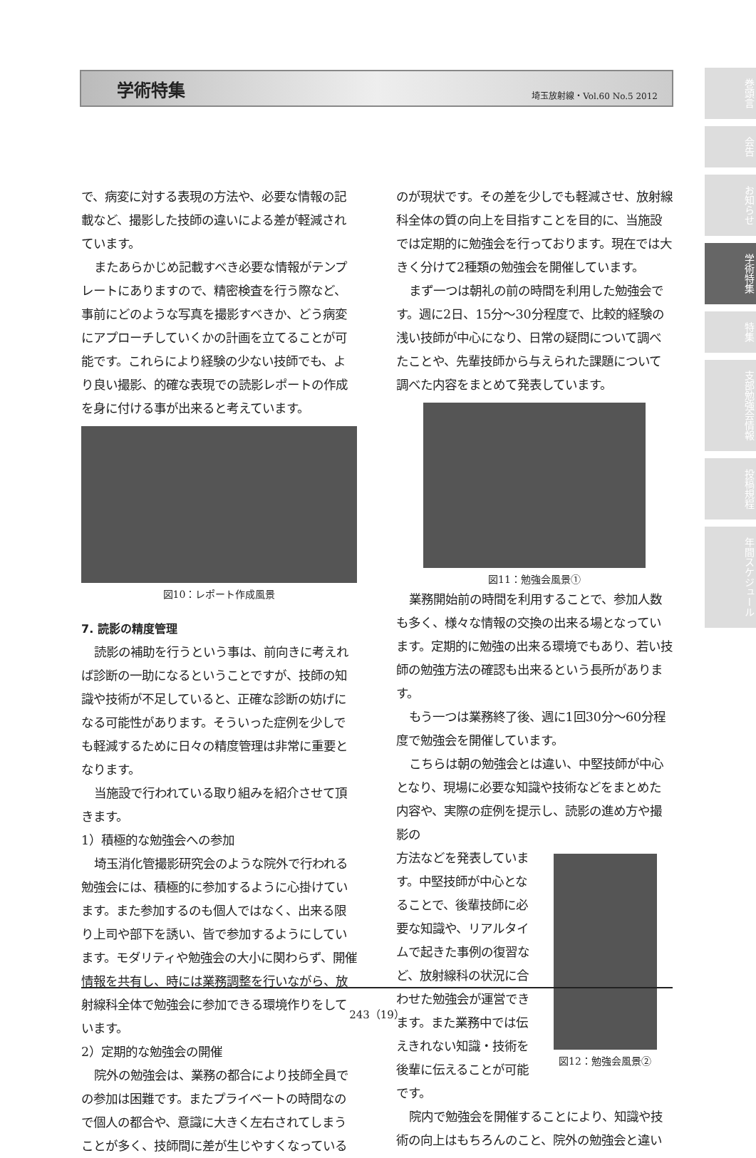学術特集 埼玉放射線・Vol.60 No.5 2012
で、病変に対する表現の方法や、必要な情報の記載など、撮影した技師の違いによる差が軽減されています。
またあらかじめ記載すべき必要な情報がテンプレートにありますので、精密検査を行う際など、事前にどのような写真を撮影すべきか、どう病変にアプローチしていくかの計画を立てることが可能です。これらにより経験の少ない技師でも、より良い撮影、的確な表現での読影レポートの作成を身に付ける事が出来ると考えています。
図10：レポート作成風景
7. 読影の精度管理
読影の補助を行うという事は、前向きに考えれば診断の一助になるということですが、技師の知識や技術が不足していると、正確な診断の妨げになる可能性があります。そういった症例を少しでも軽減するために日々の精度管理は非常に重要となります。
当施設で行われている取り組みを紹介させて頂きます。
1）積極的な勉強会への参加
埼玉消化管撮影研究会のような院外で行われる勉強会には、積極的に参加するように心掛けています。また参加するのも個人ではなく、出来る限り上司や部下を誘い、皆で参加するようにしています。モダリティや勉強会の大小に関わらず、開催情報を共有し、時には業務調整を行いながら、放射線科全体で勉強会に参加できる環境作りをしています。
2）定期的な勉強会の開催
院外の勉強会は、業務の都合により技師全員での参加は困難です。またプライベートの時間なので個人の都合や、意識に大きく左右されてしまうことが多く、技師間に差が生じやすくなっている
のが現状です。その差を少しでも軽減させ、放射線科全体の質の向上を目指すことを目的に、当施設では定期的に勉強会を行っております。現在では大きく分けて2種類の勉強会を開催しています。
まず一つは朝礼の前の時間を利用した勉強会です。週に2日、15分～30分程度で、比較的経験の浅い技師が中心になり、日常の疑問について調べたことや、先輩技師から与えられた課題について調べた内容をまとめて発表しています。
図11：勉強会風景①
業務開始前の時間を利用することで、参加人数も多く、様々な情報の交換の出来る場となっています。定期的に勉強の出来る環境でもあり、若い技師の勉強方法の確認も出来るという長所があります。
もう一つは業務終了後、週に1回30分～60分程度で勉強会を開催しています。
こちらは朝の勉強会とは違い、中堅技師が中心となり、現場に必要な知識や技術などをまとめた内容や、実際の症例を提示し、読影の進め方や撮影の
方法などを発表しています。中堅技師が中心となることで、後輩技師に必要な知識や、リアルタイムで起きた事例の復習など、放射線科の状況に合わせた勉強会が運営できます。また業務中では伝えきれない知識・技術を後輩に伝えることが可能です。
図12：勉強会風景②
院内で勉強会を開催することにより、知識や技術の向上はもちろんのこと、院外の勉強会と違い
巻頭言
会告
お知らせ
学術特集
特集
支部勉強会情報
投稿規程
年間スケジュール
243（19）